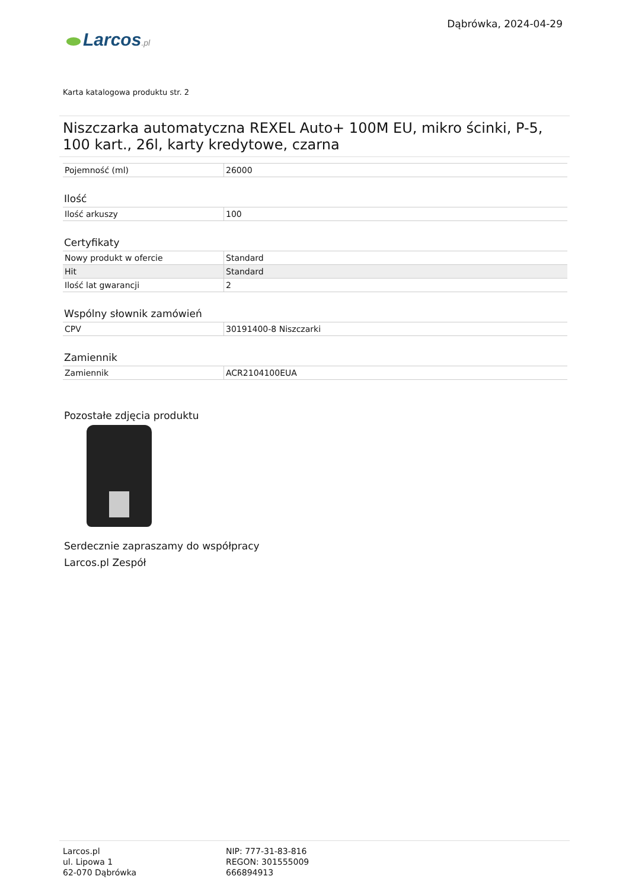Larcos.pl
Dąbrówka, 2024-04-29
Karta katalogowa produktu str. 2
Niszczarka automatyczna REXEL Auto+ 100M EU, mikro ścinki, P-5, 100 kart., 26l, karty kredytowe, czarna
| Pojemność (ml) | 26000 |
Ilość
| Ilość arkuszy | 100 |
Certyfikaty
| Nowy produkt w ofercie | Standard |
| Hit | Standard |
| Ilość lat gwarancji | 2 |
Wspólny słownik zamówień
| CPV | 30191400-8 Niszczarki |
Zamiennik
| Zamiennik | ACR2104100EUA |
Pozostałe zdjęcia produktu
Serdecznie zapraszamy do współpracy
Larcos.pl Zespół
Larcos.pl
ul. Lipowa 1
62-070 Dąbrówka
NIP: 777-31-83-816
REGON: 301555009
666894913